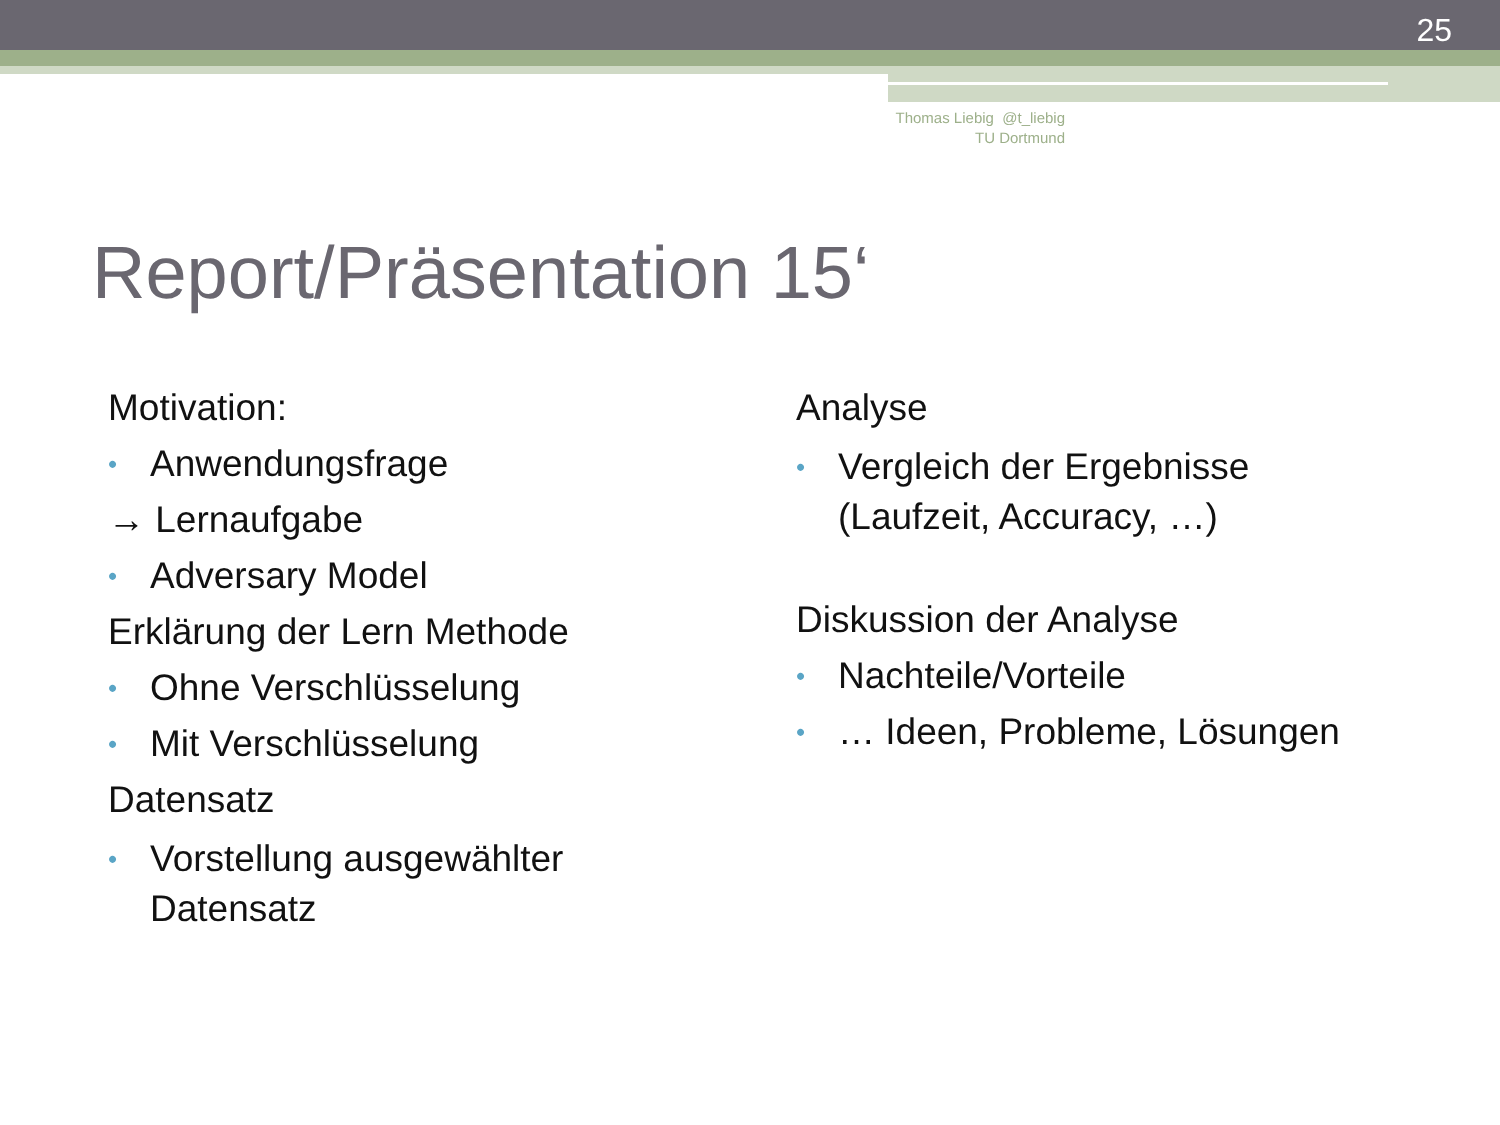25
Thomas Liebig @t_liebig
TU Dortmund
Report/Präsentation 15‘
Motivation:
• Anwendungsfrage
→ Lernaufgabe
• Adversary Model
Erklärung der Lern Methode
• Ohne Verschlüsselung
• Mit Verschlüsselung
Datensatz
• Vorstellung ausgewählter
Datensatz
Analyse
• Vergleich der Ergebnisse
(Laufzeit, Accuracy, …)
Diskussion der Analyse
• Nachteile/Vorteile
• … Ideen, Probleme, Lösungen